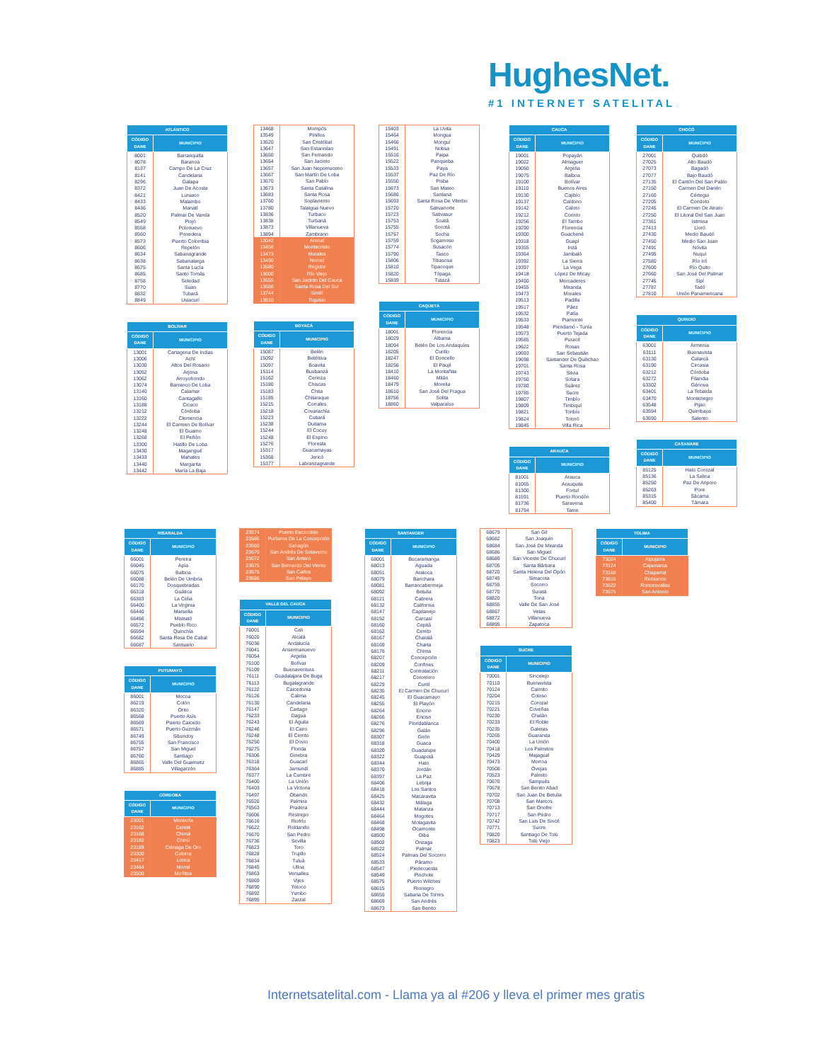HughesNet.
#1 INTERNET SATELITAL
| ATLÁNTICO | |
| --- | --- |
| CÓDIGO DANE | MUNICIPIO |
| 8001 | Barranquilla |
| 8078 | Baranoa |
| 8137 | Campo De La Cruz |
| 8141 | Candelaria |
| 8296 | Galapa |
| 8372 | Juan De Acosta |
| 8421 | Luruaco |
| 8433 | Malambo |
| 8436 | Manatí |
| 8520 | Palmar De Varela |
| 8549 | Piojó |
| 8558 | Polonuevo |
| 8560 | Ponedera |
| 8573 | Puerto Colombia |
| 8606 | Repelón |
| 8634 | Sabanagrande |
| 8638 | Sabanalarga |
| 8675 | Santa Lucía |
| 8685 | Santo Tomás |
| 8758 | Soledad |
| 8770 | Suan |
| 8832 | Tubará |
| 8849 | Usiacurí |
| BOLÍVAR | |
| --- | --- |
| CÓDIGO DANE | MUNICIPIO |
| 13001 | Cartagena De Indias |
| 13006 | Achí |
| 13030 | Altos Del Rosario |
| 13052 | Arjona |
| 13062 | Arroyohondo |
| 13074 | Barranco De Loba |
| 13140 | Calamar |
| 13160 | Cantagallo |
| 13188 | Cicuco |
| 13212 | Córdoba |
| 13222 | Clemencia |
| 13244 | El Carmen De Bolívar |
| 13248 | El Guamo |
| 13268 | El Peñón |
| 13300 | Hatillo De Loba |
| 13430 | Magangué |
| 13433 | Mahates |
| 13440 | Margarita |
| 13442 | María La Baja |
| 13468 | Mompós |
| 13549 | Pinillos |
| 13620 | San Cristóbal |
| 13647 | San Estanislao |
| 13650 | San Fernando |
| 13654 | San Jacinto |
| 13657 | San Juan Nepomuceno |
| 13667 | San Martín De Loba |
| 13670 | San Pablo |
| 13673 | Santa Catalina |
| 13683 | Santa Rosa |
| 13760 | Soplaviento |
| 13780 | Talaigua Nuevo |
| 13836 | Turbaco |
| 13838 | Turbaná |
| 13873 | Villanueva |
| 13894 | Zambrano |
| 13042 | Arenal |
| 13458 | Montecristo |
| 13473 | Morales |
| 13490 | Norosí |
| 13580 | Regidor |
| 13600 | Río Viejo |
| 13655 | San Jacinto Del Cauca |
| 13688 | Santa Rosa Del Sur |
| 13744 | Simití |
| 13810 | Tiquisio |
| BOYACÁ | |
| --- | --- |
| CÓDIGO DANE | MUNICIPIO |
| 15087 | Belén |
| 15092 | Betéitiva |
| 15097 | Boavita |
| 15114 | Busbanzá |
| 15162 | Cerinza |
| 15180 | Chiscas |
| 15183 | Chita |
| 15185 | Chitaraque |
| 15215 | Corrales |
| 15218 | Covarachía |
| 15223 | Cubará |
| 15238 | Duitama |
| 15244 | El Cocuy |
| 15248 | El Espino |
| 15276 | Floresta |
| 15317 | Guacamayas |
| 15368 | Jericó |
| 15377 | Labranzagrande |
| 15403 | La Uvita |
| 15464 | Mongua |
| 15466 | Monguí |
| 15491 | Nobsa |
| 15516 | Paipa |
| 15522 | Panqueba |
| 15533 | Paya |
| 15537 | Paz De Río |
| 15550 | Pisba |
| 15673 | San Mateo |
| 15686 | Santana |
| 15693 | Santa Rosa De Viterbo |
| 15720 | Sativanorte |
| 15723 | Sativasur |
| 15753 | Soatá |
| 15755 | Socotá |
| 15757 | Socha |
| 15759 | Sogamoso |
| 15774 | Susacón |
| 15790 | Tasco |
| 15806 | Tibasosa |
| 15810 | Tipacoque |
| 15820 | Tópaga |
| 15839 | Tutazá |
| CAQUETÁ | |
| --- | --- |
| CÓDIGO DANE | MUNICIPIO |
| 18001 | Florencia |
| 18029 | Albania |
| 18094 | Belén De Los Andaquíes |
| 18205 | Curillo |
| 18247 | El Doncello |
| 18256 | El Paujil |
| 18410 | La Montañita |
| 18460 | Milán |
| 18479 | Morelia |
| 18610 | San José Del Fragua |
| 18756 | Solita |
| 18860 | Valparaíso |
| CAUCA | |
| --- | --- |
| CÓDIGO DANE | MUNICIPIO |
| 19001 | Popayán |
| 19022 | Almaguer |
| 19050 | Argelia |
| 19075 | Balboa |
| 19100 | Bolívar |
| 19110 | Buenos Aires |
| 19130 | Cajibío |
| 19137 | Caldono |
| 19142 | Caloto |
| 19212 | Corinto |
| 19256 | El Tambo |
| 19290 | Florencia |
| 19300 | Guachené |
| 19318 | Guapí |
| 19355 | Inzá |
| 19364 | Jambaló |
| 19392 | La Sierra |
| 19397 | La Vega |
| 19418 | López De Micay |
| 19450 | Mercaderes |
| 19455 | Miranda |
| 19473 | Morales |
| 19513 | Padilla |
| 19517 | Páez |
| 19532 | Patía |
| 19533 | Piamonte |
| 19548 | Piendamó - Tunía |
| 19573 | Puerto Tejada |
| 19585 | Puracé |
| 19622 | Rosas |
| 19693 | San Sebastián |
| 19698 | Santander De Quilichao |
| 19701 | Santa Rosa |
| 19743 | Silvia |
| 19760 | Sotara |
| 19780 | Suárez |
| 19785 | Sucre |
| 19807 | Timbío |
| 19809 | Timbiquí |
| 19821 | Toribío |
| 19824 | Totoró |
| 19845 | Villa Rica |
| ARAUCA | |
| --- | --- |
| CÓDIGO DANE | MUNICIPIO |
| 81001 | Arauca |
| 81065 | Arauquita |
| 81300 | Fortul |
| 81591 | Puerto Rondón |
| 81736 | Saravena |
| 81794 | Tame |
| CHOCÓ | |
| --- | --- |
| CÓDIGO DANE | MUNICIPIO |
| 27001 | Quibdó |
| 27025 | Alto Baudó |
| 27073 | Bagadó |
| 27077 | Bajo Baudó |
| 27135 | El Cantón Del San Pablo |
| 27150 | Carmen Del Darién |
| 27160 | Cértegui |
| 27205 | Condoto |
| 27245 | El Carmen De Atrato |
| 27250 | El Litoral Del San Juan |
| 27361 | Istmina |
| 27413 | Lloró |
| 27430 | Medio Baudó |
| 27450 | Medio San Juan |
| 27491 | Nóvita |
| 27495 | Nuquí |
| 27580 | Río Iró |
| 27600 | Río Quito |
| 27660 | San José Del Palmar |
| 27745 | Sipí |
| 27787 | Tadó |
| 27810 | Unión Panamericana |
| QUINDÍO | |
| --- | --- |
| CÓDIGO DANE | MUNICIPIO |
| 63001 | Armenia |
| 63111 | Buenavista |
| 63130 | Calarcá |
| 63190 | Circasia |
| 63212 | Córdoba |
| 63272 | Filandia |
| 63302 | Génova |
| 63401 | La Tebaida |
| 63470 | Montenegro |
| 63548 | Pijao |
| 63594 | Quimbaya |
| 63690 | Salento |
| CASANARE | |
| --- | --- |
| CÓDIGO DANE | MUNICIPIO |
| 85125 | Hato Corozal |
| 85136 | La Salina |
| 85250 | Paz De Ariporo |
| 85263 | Pore |
| 85315 | Sácama |
| 85400 | Támara |
| RISARALDA | |
| --- | --- |
| CÓDIGO DANE | MUNICIPIO |
| 66001 | Pereira |
| 66045 | Apía |
| 66075 | Balboa |
| 66088 | Belén De Umbría |
| 66170 | Dosquebradas |
| 66318 | Guática |
| 66383 | La Celia |
| 66400 | La Virginia |
| 66440 | Marsella |
| 66456 | Mistrató |
| 66572 | Pueblo Rico |
| 66594 | Quinchía |
| 66682 | Santa Rosa De Cabal |
| 66687 | Santuario |
| PUTUMAYO | |
| --- | --- |
| CÓDIGO DANE | MUNICIPIO |
| 86001 | Mocoa |
| 86219 | Colón |
| 86320 | Orito |
| 86568 | Puerto Asís |
| 86569 | Puerto Caicedo |
| 86571 | Puerto Guzmán |
| 86749 | Sibundoy |
| 86755 | San Francisco |
| 86757 | San Miguel |
| 86760 | Santiago |
| 86865 | Valle Del Guamuez |
| 86885 | Villagarzón |
| CÓRDOBA | |
| --- | --- |
| CÓDIGO DANE | MUNICIPIO |
| 23001 | Montería |
| 23162 | Cereté |
| 23168 | Chimá |
| 23182 | Chinú |
| 23189 | Ciénaga De Oro |
| 23300 | Cotorra |
| 23417 | Lorica |
| 23464 | Momil |
| 23500 | Moñitos |
| 23574 | Puerto Escondido |
| 23586 | Purísima De La Concepción |
| 23660 | Sahagún |
| 23670 | San Andrés De Sotavento |
| 23672 | San Antero |
| 23675 | San Bernardo Del Viento |
| 23678 | San Carlos |
| 23686 | San Pelayo |
| VALLE DEL CAUCA | |
| --- | --- |
| CÓDIGO DANE | MUNICIPIO |
| 76001 | Cali |
| 76020 | Alcalá |
| 76036 | Andalucía |
| 76041 | Ansermanuevo |
| 76054 | Argelia |
| 76100 | Bolívar |
| 76109 | Buenaventura |
| 76111 | Guadalajara De Buga |
| 76113 | Bugalagrande |
| 76122 | Caicedonia |
| 76126 | Calima |
| 76130 | Candelaria |
| 76147 | Cartago |
| 76233 | Dagua |
| 76243 | El Águila |
| 76246 | El Cairo |
| 76248 | El Cerrito |
| 76250 | El Dovio |
| 76275 | Florida |
| 76306 | Ginebra |
| 76318 | Guacarí |
| 76364 | Jamundí |
| 76377 | La Cumbre |
| 76400 | La Unión |
| 76403 | La Victoria |
| 76497 | Obando |
| 76520 | Palmira |
| 76563 | Pradera |
| 76606 | Restrepo |
| 76616 | Riofrío |
| 76622 | Roldanillo |
| 76670 | San Pedro |
| 76736 | Sevilla |
| 76823 | Toro |
| 76828 | Trujillo |
| 76834 | Tuluá |
| 76845 | Ulloa |
| 76863 | Versalles |
| 76869 | Vijes |
| 76890 | Yotoco |
| 76892 | Yumbo |
| 76895 | Zarzal |
| SANTANDER | |
| --- | --- |
| CÓDIGO DANE | MUNICIPIO |
| 68001 | Bucaramanga |
| 68013 | Aguada |
| 68051 | Aratoca |
| 68079 | Barichara |
| 68081 | Barrancabermeja |
| 68092 | Betulia |
| 68121 | Cabrera |
| 68132 | California |
| 68147 | Capitanejo |
| 68152 | Carcasí |
| 68160 | Cepitá |
| 68162 | Cerrito |
| 68167 | Charalá |
| 68169 | Charta |
| 68176 | Chima |
| 68207 | Concepción |
| 68209 | Confines |
| 68211 | Contratación |
| 68217 | Coromoro |
| 68229 | Curití |
| 68235 | El Carmen De Chucurí |
| 68245 | El Guacamayo |
| 68255 | El Playón |
| 68264 | Encino |
| 68266 | Enciso |
| 68276 | Floridablanca |
| 68296 | Galán |
| 68307 | Girón |
| 68318 | Guaca |
| 68320 | Guadalupe |
| 68322 | Guapotá |
| 68344 | Hato |
| 68370 | Jordán |
| 68397 | La Paz |
| 68406 | Lebrija |
| 68418 | Los Santos |
| 68425 | Macaravita |
| 68432 | Málaga |
| 68444 | Matanza |
| 68464 | Mogotes |
| 68468 | Molagavita |
| 68498 | Ocamonte |
| 68500 | Oiba |
| 68502 | Onzaga |
| 68522 | Palmar |
| 68524 | Palmas Del Socorro |
| 68533 | Páramo |
| 68547 | Piedecuesta |
| 68549 | Pinchote |
| 68575 | Puerto Wilches |
| 68615 | Rionegro |
| 68655 | Sabana De Torres |
| 68669 | San Andrés |
| 68673 | San Benito |
| 68679 | San Gil |
| 68682 | San Joaquín |
| 68684 | San José De Miranda |
| 68686 | San Miguel |
| 68689 | San Vicente De Chucurí |
| 68705 | Santa Bárbara |
| 68720 | Santa Helena Del Opón |
| 68745 | Simacota |
| 68755 | Socorro |
| 68770 | Suratá |
| 68820 | Tona |
| 68855 | Valle De San José |
| 68867 | Vetas |
| 68872 | Villanueva |
| 68895 | Zapatoca |
| SUCRE | |
| --- | --- |
| CÓDIGO DANE | MUNICIPIO |
| 70001 | Sincelejo |
| 70110 | Buenavista |
| 70124 | Caimito |
| 70204 | Coloso |
| 70215 | Corozal |
| 70221 | Coveñas |
| 70230 | Chalán |
| 70233 | El Roble |
| 70235 | Galeras |
| 70265 | Guaranda |
| 70400 | La Unión |
| 70418 | Los Palmitos |
| 70429 | Majagual |
| 70473 | Morroa |
| 70508 | Ovejas |
| 70523 | Palmito |
| 70670 | Sampués |
| 70678 | San Benito Abad |
| 70702 | San Juan De Betulia |
| 70708 | San Marcos |
| 70713 | San Onofre |
| 70717 | San Pedro |
| 70742 | San Luis De Sincé |
| 70771 | Sucre |
| 70820 | Santiago De Tolú |
| 70823 | Tolú Viejo |
| TOLIMA | |
| --- | --- |
| CÓDIGO DANE | MUNICIPIO |
| 73024 | Alpujarra |
| 73124 | Cajamarca |
| 73168 | Chaparral |
| 73616 | Rioblanco |
| 73622 | Roncesvalles |
| 73675 | San Antonio |
Internetsatelital.com - Llama ya al #206 y lleva el primer mes gratis